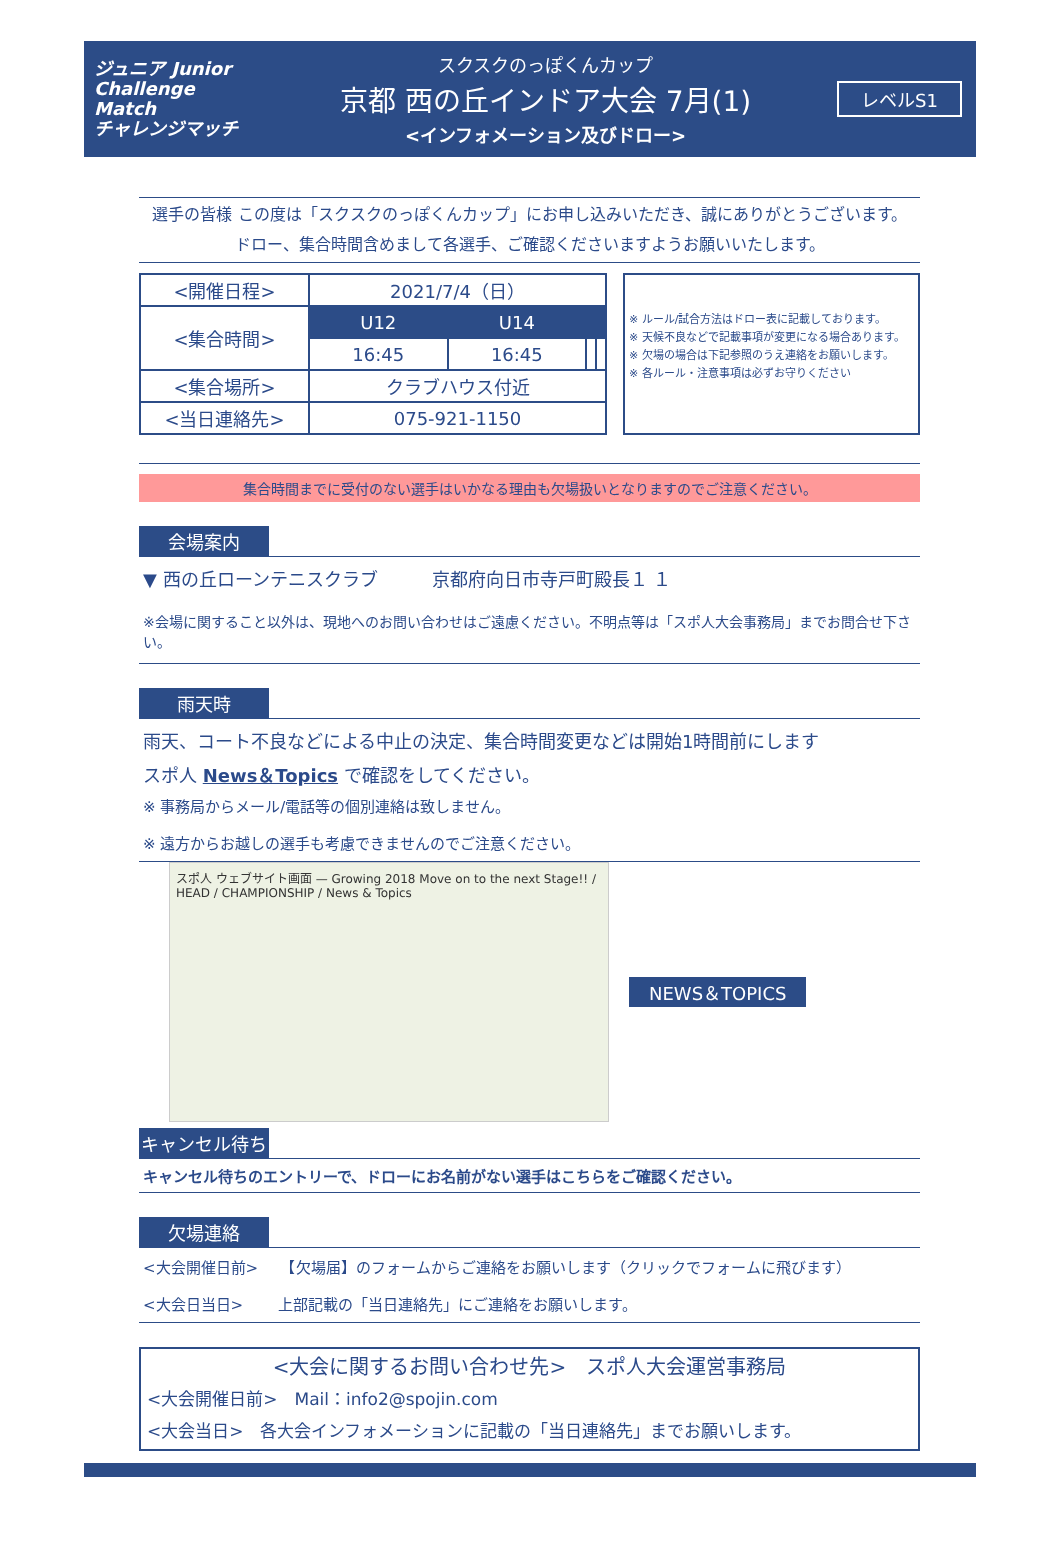ジュニア Junior Challenge Match
チャレンジマッチ
スクスクのっぽくんカップ
京都 西の丘インドア大会 7月(1)
<インフォメーション及びドロー>
レベルS1
選手の皆様 この度は「スクスクのっぽくんカップ」にお申し込みいただき、誠にありがとうございます。
ドロー、集合時間含めまして各選手、ご確認くださいますようお願いいたします。
| <開催日程> | 2021/7/4（日） | | | |
| <集合時間> | U12 | U14 | | |
| | 16:45 | 16:45 | | |
| <集合場所> | クラブハウス付近 | | | |
| <当日連絡先> | 075-921-1150 | | | |
※ ルール/試合方法はドロー表に記載しております。
※ 天候不良などで記載事項が変更になる場合あります。
※ 欠場の場合は下記参照のうえ連絡をお願いします。
※ 各ルール・注意事項は必ずお守りください
集合時間までに受付のない選手はいかなる理由も欠場扱いとなりますのでご注意ください。
会場案内
▼ 西の丘ローンテニスクラブ　　　京都府向日市寺戸町殿長１ １
※会場に関すること以外は、現地へのお問い合わせはご遠慮ください。不明点等は「スポ人大会事務局」までお問合せ下さい。
雨天時
雨天、コート不良などによる中止の決定、集合時間変更などは開始1時間前にします
スポ人 News＆Topics で確認をしてください。
※ 事務局からメール/電話等の個別連絡は致しません。
※ 遠方からお越しの選手も考慮できませんのでご注意ください。
スポ人 ウェブサイト画面 — Growing 2018 Move on to the next Stage!! / HEAD / CHAMPIONSHIP / News & Topics
NEWS＆TOPICS
キャンセル待ち
キャンセル待ちのエントリーで、ドローにお名前がない選手はこちらをご確認ください。
欠場連絡
<大会開催日前>　　【欠場届】のフォームからご連絡をお願いします（クリックでフォームに飛びます）
<大会日当日>　　 上部記載の「当日連絡先」にご連絡をお願いします。
<大会に関するお問い合わせ先>　スポ人大会運営事務局
<大会開催日前>　Mail：info2@spojin.com
<大会当日>　各大会インフォメーションに記載の「当日連絡先」までお願いします。